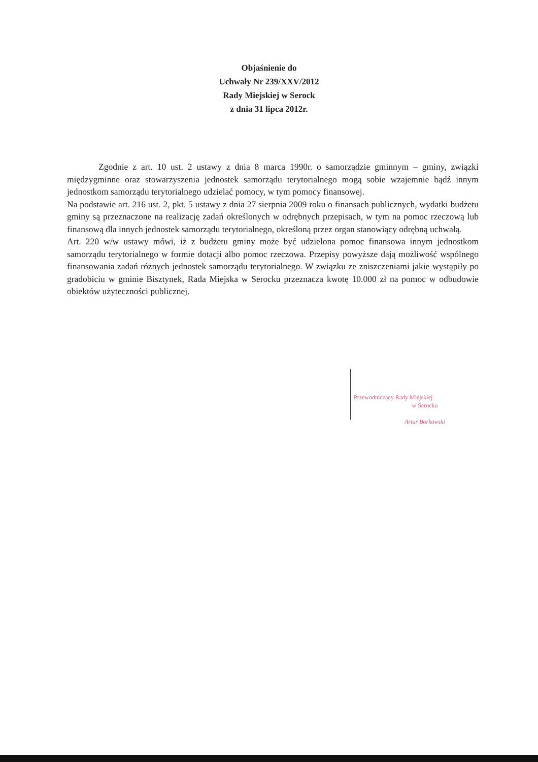Objaśnienie do
Uchwały Nr 239/XXV/2012
Rady Miejskiej w Serock
z dnia 31 lipca 2012r.
Zgodnie z art. 10 ust. 2 ustawy z dnia 8 marca 1990r. o samorządzie gminnym – gminy, związki międzygminne oraz stowarzyszenia jednostek samorządu terytorialnego mogą sobie wzajemnie bądź innym jednostkom samorządu terytorialnego udzielać pomocy, w tym pomocy finansowej.
Na podstawie art. 216 ust. 2, pkt. 5 ustawy z dnia 27 sierpnia 2009 roku o finansach publicznych, wydatki budżetu gminy są przeznaczone na realizację zadań określonych w odrębnych przepisach, w tym na pomoc rzeczową lub finansową dla innych jednostek samorządu terytorialnego, określoną przez organ stanowiący odrębną uchwałą.
Art. 220 w/w ustawy mówi, iż z budżetu gminy może być udzielona pomoc finansowa innym jednostkom samorządu terytorialnego w formie dotacji albo pomoc rzeczowa. Przepisy powyższe dają możliwość wspólnego finansowania zadań różnych jednostek samorządu terytorialnego. W związku ze zniszczeniami jakie wystąpiły po gradobiciu w gminie Bisztynek, Rada Miejska w Serocku przeznacza kwotę 10.000 zł na pomoc w odbudowie obiektów użyteczności publicznej.
Przewodniczący Rady Miejskiej
w Serocku
Artur Borkowski